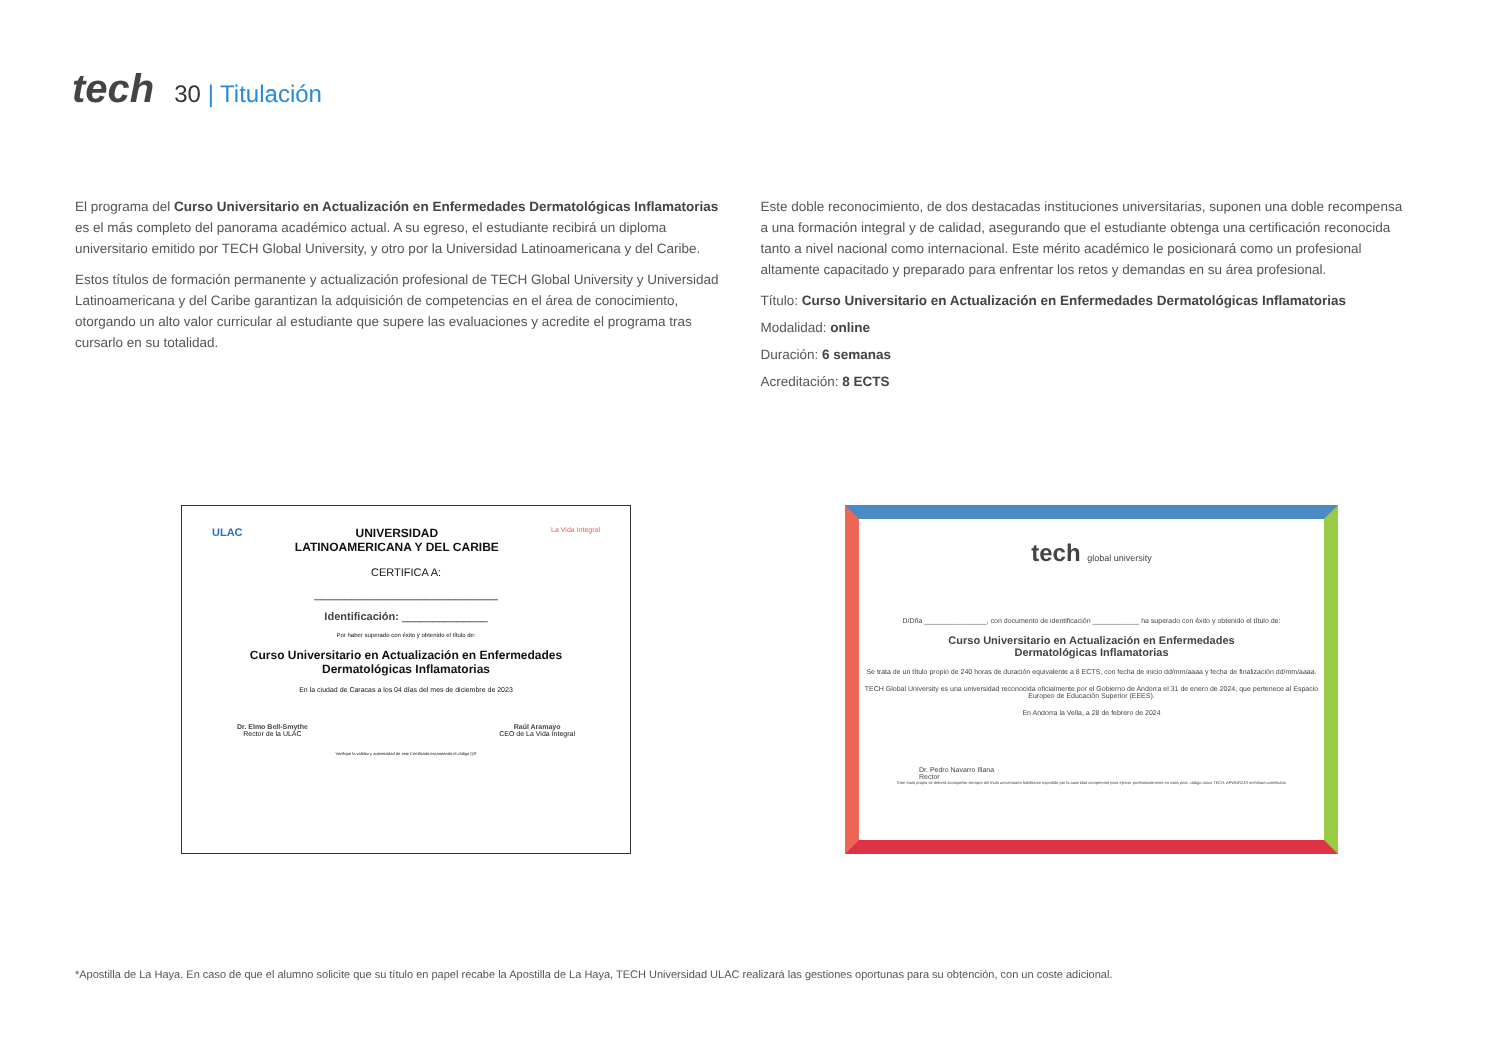tech
30 | Titulación
El programa del Curso Universitario en Actualización en Enfermedades Dermatológicas Inflamatorias es el más completo del panorama académico actual. A su egreso, el estudiante recibirá un diploma universitario emitido por TECH Global University, y otro por la Universidad Latinoamericana y del Caribe.
Estos títulos de formación permanente y actualización profesional de TECH Global University y Universidad Latinoamericana y del Caribe garantizan la adquisición de competencias en el área de conocimiento, otorgando un alto valor curricular al estudiante que supere las evaluaciones y acredite el programa tras cursarlo en su totalidad.
Este doble reconocimiento, de dos destacadas instituciones universitarias, suponen una doble recompensa a una formación integral y de calidad, asegurando que el estudiante obtenga una certificación reconocida tanto a nivel nacional como internacional. Este mérito académico le posicionará como un profesional altamente capacitado y preparado para enfrentar los retos y demandas en su área profesional.
Título: Curso Universitario en Actualización en Enfermedades Dermatológicas Inflamatorias
Modalidad: online
Duración: 6 semanas
Acreditación: 8 ECTS
ULAC UNIVERSIDAD
LATINOAMERICANA Y DEL CARIBE
La Vida Integral
CERTIFICA A:
______________________________
Identificación: ______________
Por haber superado con éxito y obtenido el título de:
Curso Universitario en Actualización en Enfermedades
Dermatológicas Inflamatorias
En la ciudad de Caracas a los 04 días del mes de diciembre de 2023
Dr. Elmo Bell-Smythe
Rector de la ULAC
Raúl Aramayo
CEO de La Vida Integral
Verifique la validez y autenticidad de este Certificado escaneando el código QR
tech global university
D/Dña ________________, con documento de identificación ____________ ha superado con éxito y obtenido el título de:
Curso Universitario en Actualización en Enfermedades
Dermatológicas Inflamatorias
Se trata de un título propio de 240 horas de duración equivalente a 8 ECTS, con fecha de inicio dd/mm/aaaa y fecha de finalización dd/mm/aaaa.
TECH Global University es una universidad reconocida oficialmente por el Gobierno de Andorra el 31 de enero de 2024, que pertenece al Espacio Europeo de Educación Superior (EEES).
En Andorra la Vella, a 28 de febrero de 2024
Dr. Pedro Navarro Illana
Rector
Este título propio se deberá acompañar siempre del título universitario habilitante expedido por la autoridad competente para ejercer profesionalmente en cada país. código único TECH: AFWOR23S techtitute.com/titulos
*Apostilla de La Haya. En caso de que el alumno solicite que su título en papel recabe la Apostilla de La Haya, TECH Universidad ULAC realizará las gestiones oportunas para su obtención, con un coste adicional.